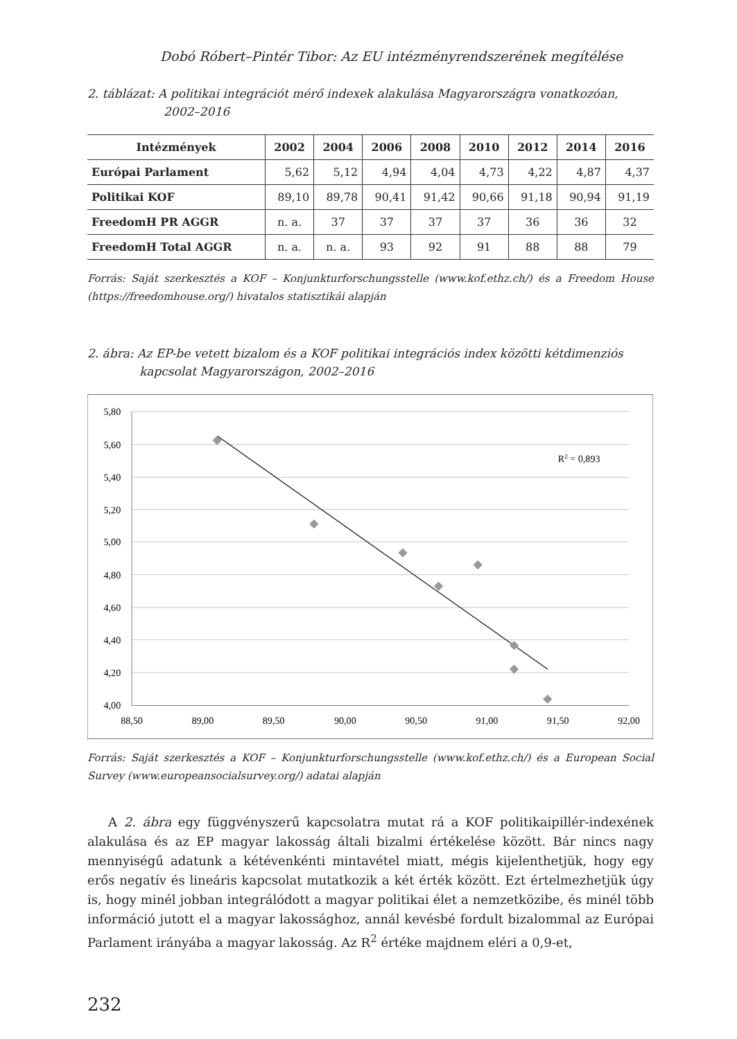Dobó Róbert–Pintér Tibor: Az EU intézményrendszerének megítélése
2. táblázat: A politikai integrációt mérő indexek alakulása Magyarországra vonatkozóan,
2002–2016
| Intézmények | 2002 | 2004 | 2006 | 2008 | 2010 | 2012 | 2014 | 2016 |
| --- | --- | --- | --- | --- | --- | --- | --- | --- |
| Európai Parlament | 5,62 | 5,12 | 4,94 | 4,04 | 4,73 | 4,22 | 4,87 | 4,37 |
| Politikai KOF | 89,10 | 89,78 | 90,41 | 91,42 | 90,66 | 91,18 | 90,94 | 91,19 |
| FreedomH PR AGGR | n. a. | 37 | 37 | 37 | 37 | 36 | 36 | 32 |
| FreedomH Total AGGR | n. a. | n. a. | 93 | 92 | 91 | 88 | 88 | 79 |
Forrás: Saját szerkesztés a KOF – Konjunkturforschungsstelle (www.kof.ethz.ch/) és a Freedom House (https://freedomhouse.org/) hivatalos statisztikái alapján
2. ábra: Az EP-be vetett bizalom és a KOF politikai integrációs index közötti kétdimenziós
kapcsolat Magyarországon, 2002–2016
5,80
5,60
5,40
5,20
5,00
4,80
4,60
4,40
4,20
4,00
88,50
89,00
89,50
90,00
90,50
91,00
91,50
92,00
R2 = 0,893
Forrás: Saját szerkesztés a KOF – Konjunkturforschungsstelle (www.kof.ethz.ch/) és a European Social Survey (www.europeansocialsurvey.org/) adatai alapján
A 2. ábra egy függvényszerű kapcsolatra mutat rá a KOF politikaipillér-indexének alakulása és az EP magyar lakosság általi bizalmi értékelése között. Bár nincs nagy mennyiségű adatunk a kétévenkénti mintavétel miatt, mégis kijelenthetjük, hogy egy erős negatív és lineáris kapcsolat mutatkozik a két érték között. Ezt értelmezhetjük úgy is, hogy minél jobban integrálódott a magyar politikai élet a nemzetközibe, és minél több információ jutott el a magyar lakossághoz, annál kevésbé fordult bizalommal az Európai Parlament irányába a magyar lakosság. Az R<sup>2</sup> értéke majdnem eléri a 0,9-et,
232